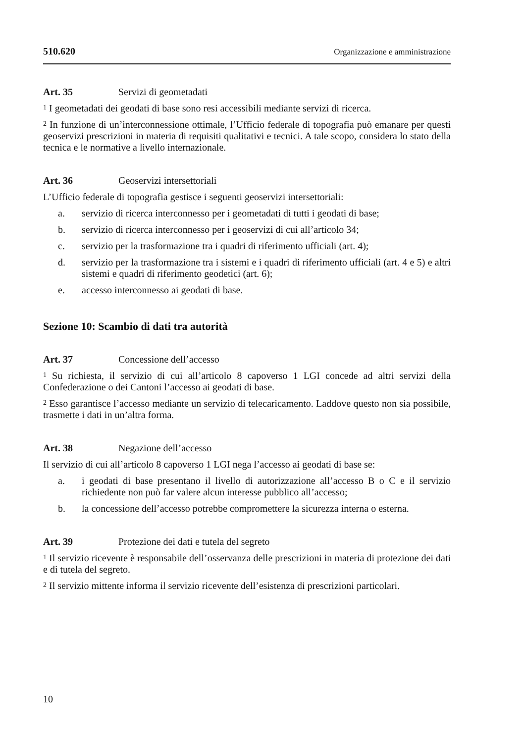510.620 Organizzazione e amministrazione
Art. 35 Servizi di geometadati
<sup>1</sup> I geometadati dei geodati di base sono resi accessibili mediante servizi di ricerca.
<sup>2</sup> In funzione di un’interconnessione ottimale, l’Ufficio federale di topografia può emanare per questi geoservizi prescrizioni in materia di requisiti qualitativi e tecnici. A tale scopo, considera lo stato della tecnica e le normative a livello internazionale.
Art. 36 Geoservizi intersettoriali
L’Ufficio federale di topografia gestisce i seguenti geoservizi intersettoriali:
a. servizio di ricerca interconnesso per i geometadati di tutti i geodati di base;
b. servizio di ricerca interconnesso per i geoservizi di cui all’articolo 34;
c. servizio per la trasformazione tra i quadri di riferimento ufficiali (art. 4);
d. servizio per la trasformazione tra i sistemi e i quadri di riferimento ufficiali (art. 4 e 5) e altri sistemi e quadri di riferimento geodetici (art. 6);
e. accesso interconnesso ai geodati di base.
Sezione 10: Scambio di dati tra autorità
Art. 37 Concessione dell’accesso
<sup>1</sup> Su richiesta, il servizio di cui all’articolo 8 capoverso 1 LGI concede ad altri servizi della Confederazione o dei Cantoni l’accesso ai geodati di base.
<sup>2</sup> Esso garantisce l’accesso mediante un servizio di telecaricamento. Laddove questo non sia possibile, trasmette i dati in un’altra forma.
Art. 38 Negazione dell’accesso
Il servizio di cui all’articolo 8 capoverso 1 LGI nega l’accesso ai geodati di base se:
a. i geodati di base presentano il livello di autorizzazione all’accesso B o C e il servizio richiedente non può far valere alcun interesse pubblico all’accesso;
b. la concessione dell’accesso potrebbe compromettere la sicurezza interna o esterna.
Art. 39 Protezione dei dati e tutela del segreto
<sup>1</sup> Il servizio ricevente è responsabile dell’osservanza delle prescrizioni in materia di protezione dei dati e di tutela del segreto.
<sup>2</sup> Il servizio mittente informa il servizio ricevente dell’esistenza di prescrizioni particolari.
10